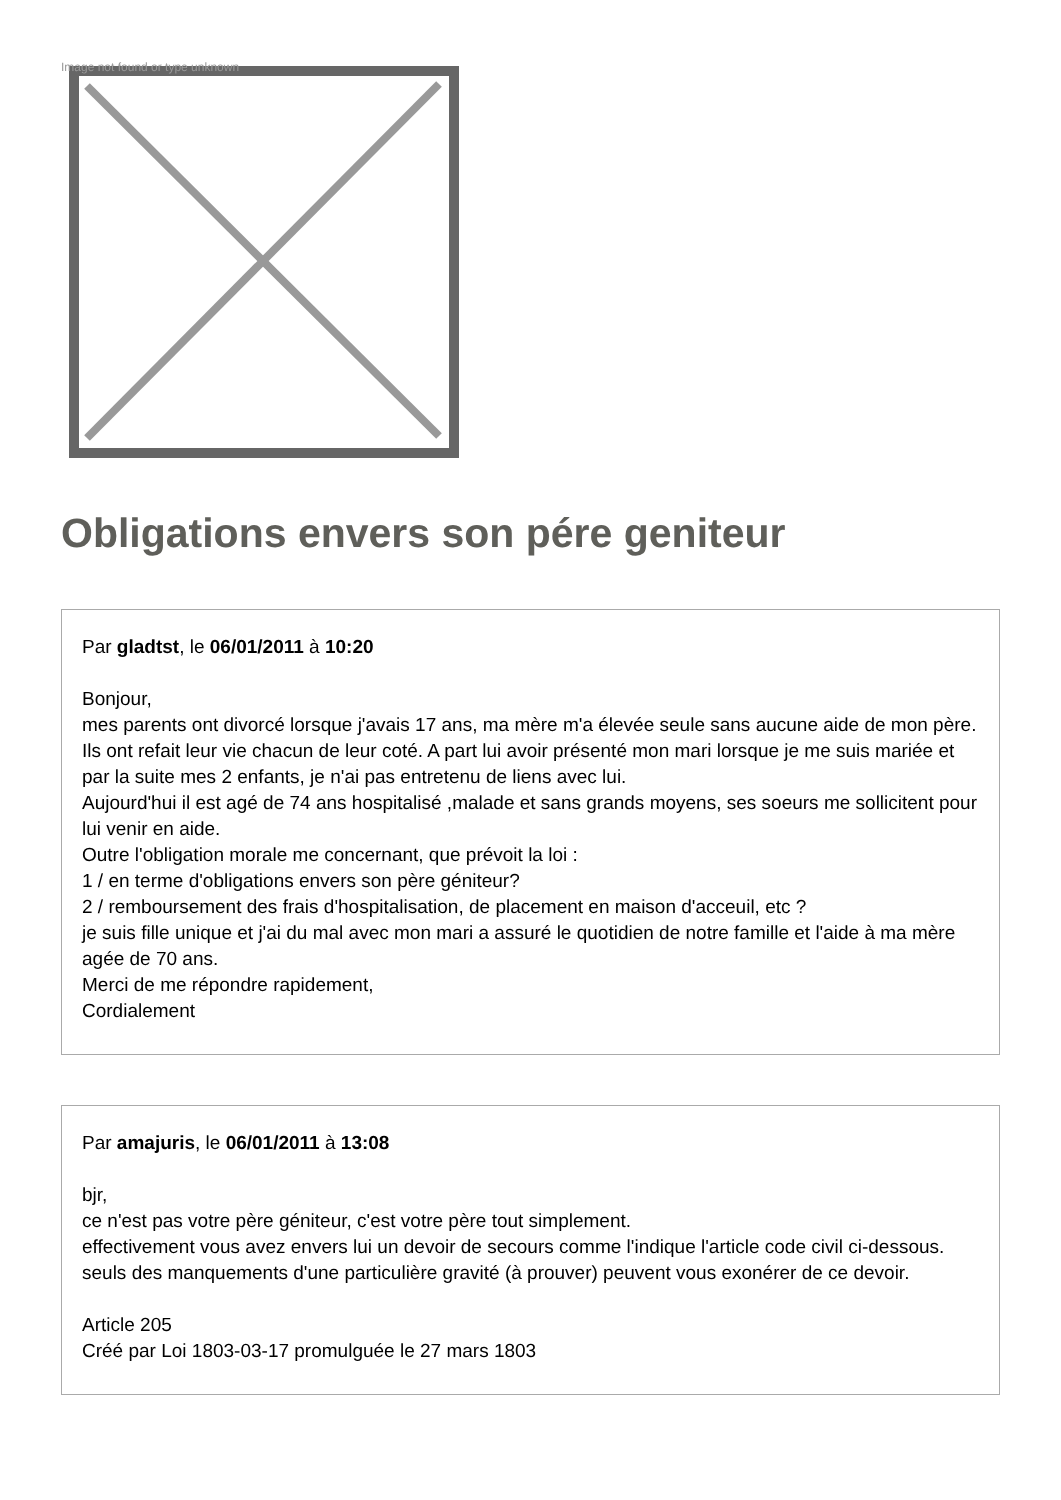Image not found or type unknown
Obligations envers son pére geniteur
Par gladtst, le 06/01/2011 à 10:20
Bonjour,
mes parents ont divorcé lorsque j'avais 17 ans, ma mère m'a élevée seule sans aucune aide de mon père. Ils ont refait leur vie chacun de leur coté. A part lui avoir présenté mon mari lorsque je me suis mariée et par la suite mes 2 enfants, je n'ai pas entretenu de liens avec lui.
Aujourd'hui il est agé de 74 ans hospitalisé ,malade et sans grands moyens, ses soeurs me sollicitent pour lui venir en aide.
Outre l'obligation morale me concernant, que prévoit la loi :
1 / en terme d'obligations envers son père géniteur?
2 / remboursement des frais d'hospitalisation, de placement en maison d'acceuil, etc ?
je suis fille unique et j'ai du mal avec mon mari a assuré le quotidien de notre famille et l'aide à ma mère agée de 70 ans.
Merci de me répondre rapidement,
Cordialement
Par amajuris, le 06/01/2011 à 13:08
bjr,
ce n'est pas votre père géniteur, c'est votre père tout simplement.
effectivement vous avez envers lui un devoir de secours comme l'indique l'article code civil ci-dessous. seuls des manquements d'une particulière gravité (à prouver) peuvent vous exonérer de ce devoir.
Article 205
Créé par Loi 1803-03-17 promulguée le 27 mars 1803